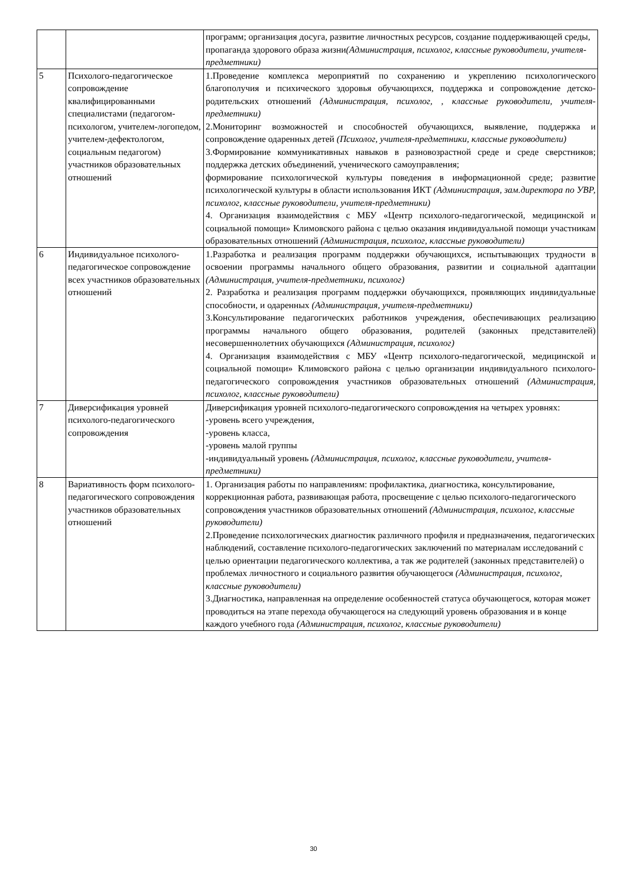| | | программ; организация досуга, развитие личностных ресурсов, создание поддерживающей среды, пропаганда здорового образа жизни (Администрация, психолог, классные руководители, учителя-предметники) |
| 5 | Психолого-педагогическое сопровождение квалифицированными специалистами (педагогом-психологом, учителем-логопедом, учителем-дефектологом, социальным педагогом) участников образовательных отношений | 1.Проведение комплекса мероприятий по сохранению и укреплению психологического благополучия и психического здоровья обучающихся, поддержка и сопровождение детско-родительских отношений (Администрация, психолог, , классные руководители, учителя-предметники) 2.Мониторинг возможностей и способностей обучающихся, выявление, поддержка и сопровождение одаренных детей (Психолог, учителя-предметники, классные руководители) 3.Формирование коммуникативных навыков в разновозрастной среде и среде сверстников; поддержка детских объединений, ученического самоуправления; формирование психологической культуры поведения в информационной среде; развитие психологической культуры в области использования ИКТ (Администрация, зам.директора по УВР, психолог, классные руководители, учителя-предметники) 4. Организация взаимодействия с МБУ «Центр психолого-педагогической, медицинской и социальной помощи» Климовского района с целью оказания индивидуальной помощи участникам образовательных отношений (Администрация, психолог, классные руководители) |
| 6 | Индивидуальное психолого-педагогическое сопровождение всех участников образовательных отношений | 1.Разработка и реализация программ поддержки обучающихся, испытывающих трудности в освоении программы начального общего образования, развитии и социальной адаптации (Администрация, учителя-предметники, психолог) 2. Разработка и реализация программ поддержки обучающихся, проявляющих индивидуальные способности, и одаренных (Администрация, учителя-предметники) 3.Консультирование педагогических работников учреждения, обеспечивающих реализацию программы начального общего образования, родителей (законных представителей) несовершеннолетних обучающихся (Администрация, психолог) 4. Организация взаимодействия с МБУ «Центр психолого-педагогической, медицинской и социальной помощи» Климовского района с целью организации индивидуального психолого-педагогического сопровождения участников образовательных отношений (Администрация, психолог, классные руководители) |
| 7 | Диверсификация уровней психолого-педагогического сопровождения | Диверсификация уровней психолого-педагогического сопровождения на четырех уровнях: -уровень всего учреждения, -уровень класса, -уровень малой группы -индивидуальный уровень (Администрация, психолог, классные руководители, учителя-предметники) |
| 8 | Вариативность форм психолого-педагогического сопровождения участников образовательных отношений | 1. Организация работы по направлениям: профилактика, диагностика, консультирование, коррекционная работа, развивающая работа, просвещение с целью психолого-педагогического сопровождения участников образовательных отношений (Администрация, психолог, классные руководители) 2.Проведение психологических диагностик различного профиля и предназначения, педагогических наблюдений, составление психолого-педагогических заключений по материалам исследований с целью ориентации педагогического коллектива, а так же родителей (законных представителей) о проблемах личностного и социального развития обучающегося (Администрация, психолог, классные руководители) 3.Диагностика, направленная на определение особенностей статуса обучающегося, которая может проводиться на этапе перехода обучающегося на следующий уровень образования и в конце каждого учебного года (Администрация, психолог, классные руководители) |
30